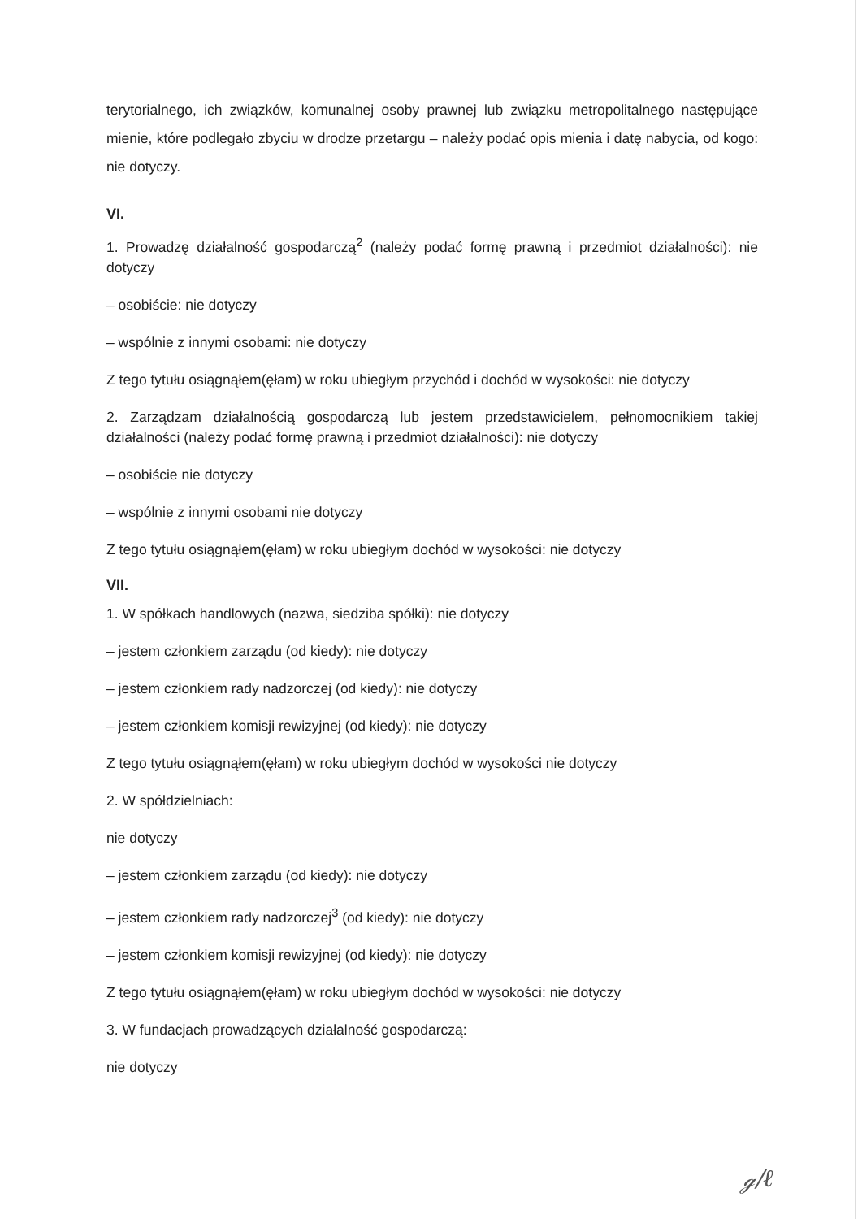terytorialnego, ich związków, komunalnej osoby prawnej lub związku metropolitalnego następujące mienie, które podlegało zbyciu w drodze przetargu – należy podać opis mienia i datę nabycia, od kogo: nie dotyczy.
VI.
1. Prowadzę działalność gospodarczą<sup>2</sup> (należy podać formę prawną i przedmiot działalności): nie dotyczy
– osobiście: nie dotyczy
– wspólnie z innymi osobami: nie dotyczy
Z tego tytułu osiągnąłem(ęłam) w roku ubiegłym przychód i dochód w wysokości: nie dotyczy
2. Zarządzam działalnością gospodarczą lub jestem przedstawicielem, pełnomocnikiem takiej działalności (należy podać formę prawną i przedmiot działalności): nie dotyczy
– osobiście nie dotyczy
– wspólnie z innymi osobami nie dotyczy
Z tego tytułu osiągnąłem(ęłam) w roku ubiegłym dochód w wysokości: nie dotyczy
VII.
1. W spółkach handlowych (nazwa, siedziba spółki): nie dotyczy
– jestem członkiem zarządu (od kiedy): nie dotyczy
– jestem członkiem rady nadzorczej (od kiedy): nie dotyczy
– jestem członkiem komisji rewizyjnej (od kiedy): nie dotyczy
Z tego tytułu osiągnąłem(ęłam) w roku ubiegłym dochód w wysokości nie dotyczy
2. W spółdzielniach:
nie dotyczy
– jestem członkiem zarządu (od kiedy): nie dotyczy
– jestem członkiem rady nadzorczej<sup>3</sup> (od kiedy): nie dotyczy
– jestem członkiem komisji rewizyjnej (od kiedy): nie dotyczy
Z tego tytułu osiągnąłem(ęłam) w roku ubiegłym dochód w wysokości: nie dotyczy
3. W fundacjach prowadzących działalność gospodarczą:
nie dotyczy
ℊ/ℓ